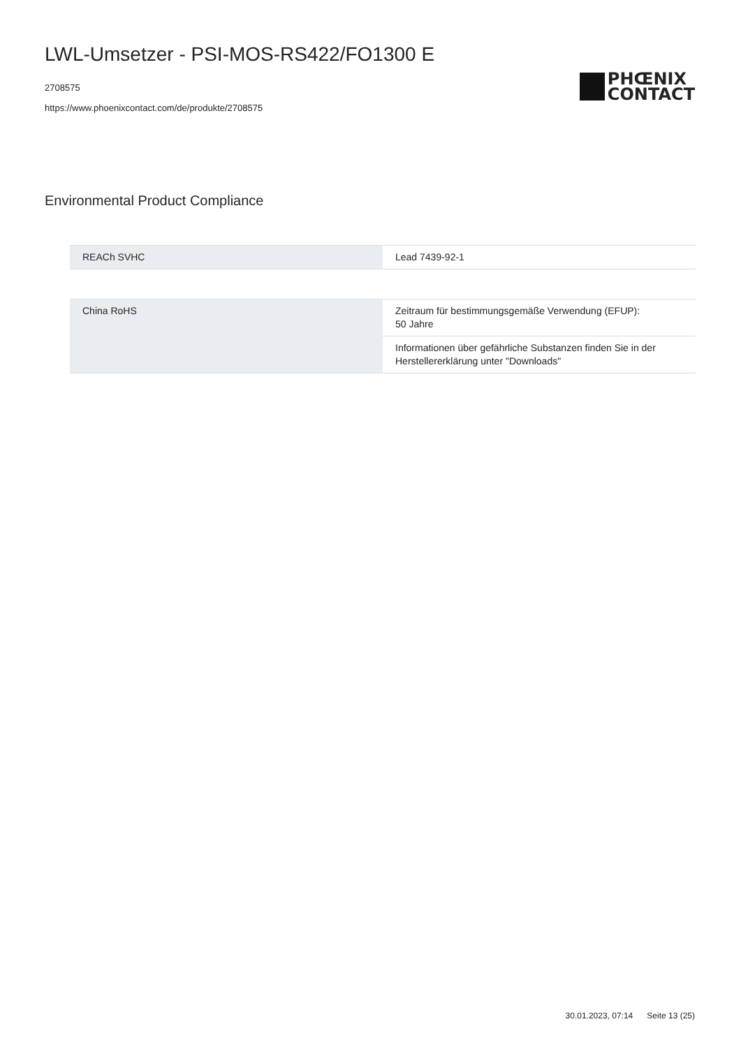LWL-Umsetzer - PSI-MOS-RS422/FO1300 E
2708575
https://www.phoenixcontact.com/de/produkte/2708575
PHŒNIX
CONTACT
Environmental Product Compliance
| REACh SVHC | Lead 7439-92-1 |
| China RoHS | Zeitraum für bestimmungsgemäße Verwendung (EFUP): 50 Jahre |
| | Informationen über gefährliche Substanzen finden Sie in der Herstellererklärung unter "Downloads" |
30.01.2023, 07:14 Seite 13 (25)